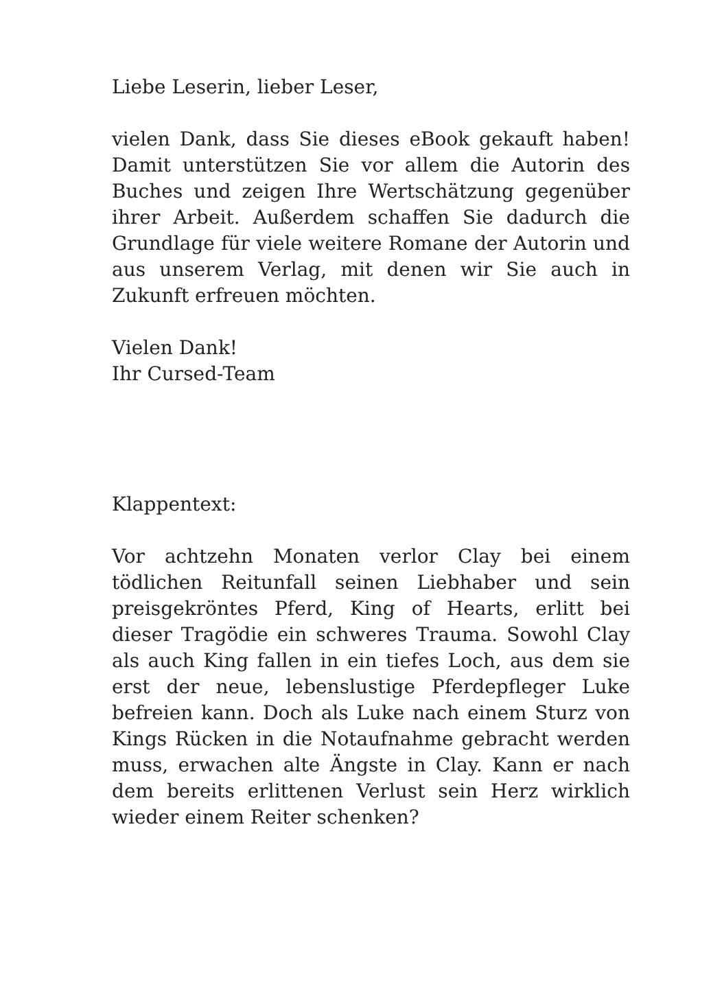Liebe Leserin, lieber Leser,
vielen Dank, dass Sie dieses eBook gekauft haben! Damit unterstützen Sie vor allem die Autorin des Buches und zeigen Ihre Wertschätzung gegenüber ihrer Arbeit. Außerdem schaffen Sie dadurch die Grundlage für viele weitere Romane der Autorin und aus unserem Verlag, mit denen wir Sie auch in Zukunft erfreuen möchten.
Vielen Dank!
Ihr Cursed-Team
Klappentext:
Vor achtzehn Monaten verlor Clay bei einem tödlichen Reitunfall seinen Liebhaber und sein preisgekröntes Pferd, King of Hearts, erlitt bei dieser Tragödie ein schweres Trauma. Sowohl Clay als auch King fallen in ein tiefes Loch, aus dem sie erst der neue, lebenslustige Pferdepfleger Luke befreien kann. Doch als Luke nach einem Sturz von Kings Rücken in die Notaufnahme gebracht werden muss, erwachen alte Ängste in Clay. Kann er nach dem bereits erlittenen Verlust sein Herz wirklich wieder einem Reiter schenken?